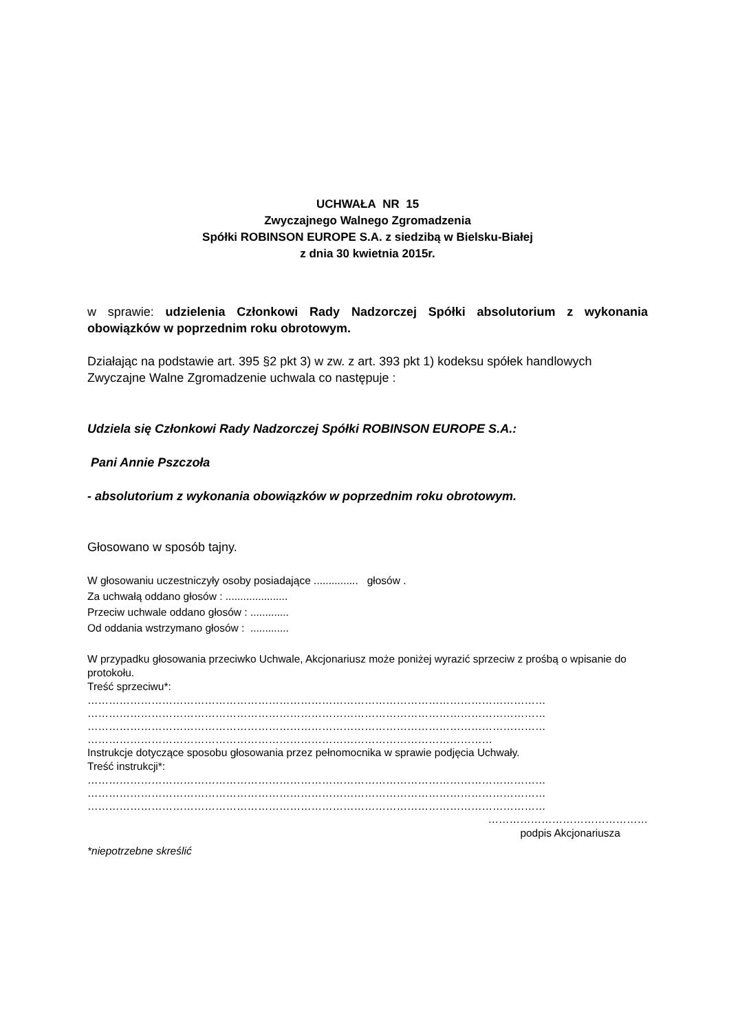UCHWAŁA NR 15
Zwyczajnego Walnego Zgromadzenia
Spółki ROBINSON EUROPE S.A. z siedzibą w Bielsku-Białej
z dnia 30 kwietnia 2015r.
w sprawie: udzielenia Członkowi Rady Nadzorczej Spółki absolutorium z wykonania obowiązków w poprzednim roku obrotowym.
Działając na podstawie art. 395 §2 pkt 3) w zw. z art. 393 pkt 1) kodeksu spółek handlowych Zwyczajne Walne Zgromadzenie uchwala co następuje :
Udziela się Członkowi Rady Nadzorczej Spółki ROBINSON EUROPE S.A.:
Pani Annie Pszczoła
- absolutorium z wykonania obowiązków w poprzednim roku obrotowym.
Głosowano w sposób tajny.
W głosowaniu uczestniczyły osoby posiadające ............... głosów .
Za uchwałą oddano głosów : .....................
Przeciw uchwale oddano głosów : .............
Od oddania wstrzymano głosów : .............
W przypadku głosowania przeciwko Uchwale, Akcjonariusz może poniżej wyrazić sprzeciw z prośbą o wpisanie do protokołu.
Treść sprzeciwu*:
…………………………………………………………………………………………………………………
…………………………………………………………………………………………………………………
…………………………………………………………………………………………………………………
……………………………………………………………………………………………………
Instrukcje dotyczące sposobu głosowania przez pełnomocnika w sprawie podjęcia Uchwały.
Treść instrukcji*:
…………………………………………………………………………………………………………………
…………………………………………………………………………………………………………………
…………………………………………………………………………………………………………………
………………………………………
podpis Akcjonariusza
*niepotrzebne skreślić